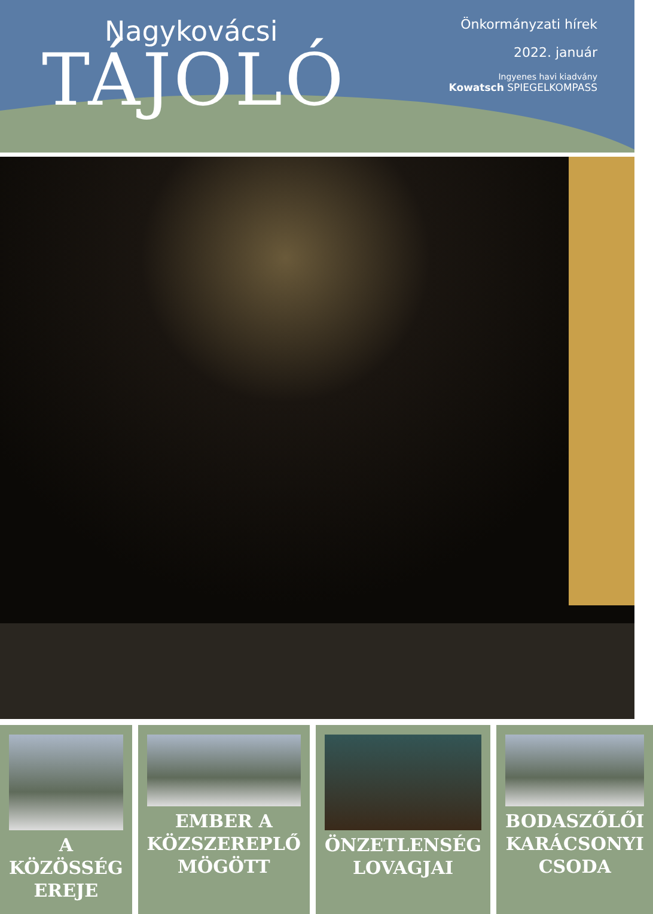Nagykovácsi
TÁJOLÓ
Önkormányzati hírek
2022. január
Ingyenes havi kiadvány
Kowatsch SPIEGELKOMPASS
A KÖZÖSSÉG EREJE EMBER A KÖZSZEREPLŐ MÖGÖTT ÖNZETLENSÉG LOVAGJAI BODASZŐLŐI KARÁCSONYI CSODA